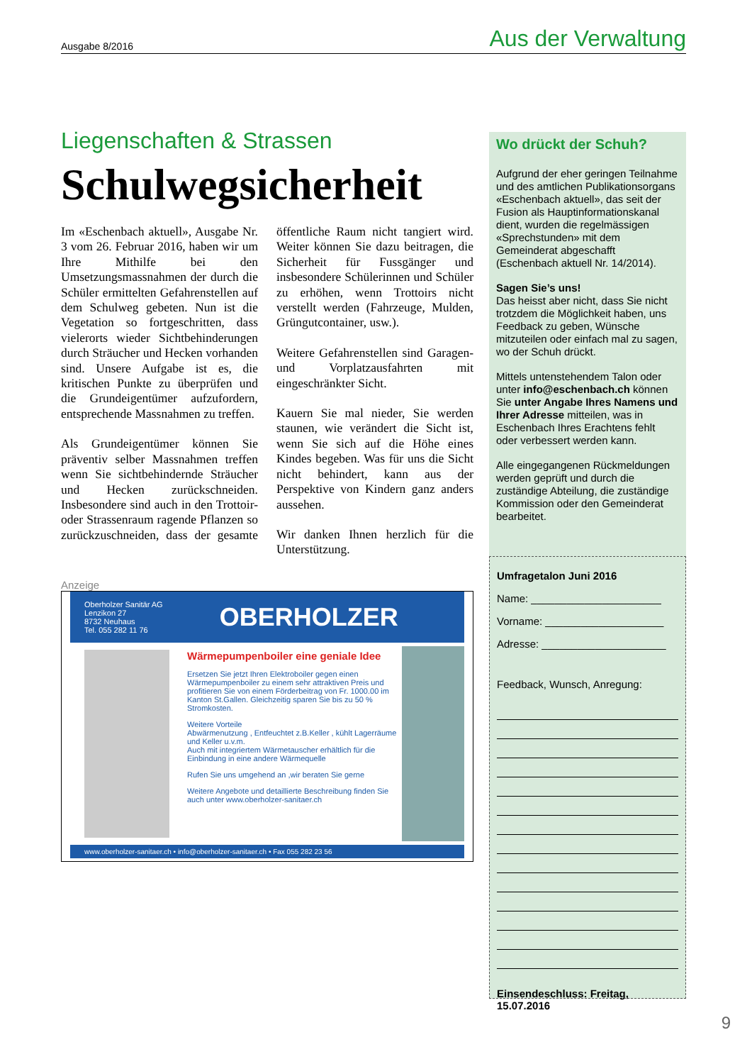Ausgabe 8/2016 Aus der Verwaltung
Liegenschaften & Strassen
Schulwegsicherheit
Im «Eschenbach aktuell», Ausgabe Nr. 3 vom 26. Februar 2016, haben wir um Ihre Mithilfe bei den Umsetzungsmassnahmen der durch die Schüler ermittelten Gefahrenstellen auf dem Schulweg gebeten. Nun ist die Vegetation so fortgeschritten, dass vielerorts wieder Sichtbehinderungen durch Sträucher und Hecken vorhanden sind. Unsere Aufgabe ist es, die kritischen Punkte zu überprüfen und die Grundeigentümer aufzufordern, entsprechende Massnahmen zu treffen.
Als Grundeigentümer können Sie präventiv selber Massnahmen treffen wenn Sie sichtbehindernde Sträucher und Hecken zurückschneiden. Insbesondere sind auch in den Trottoir- oder Strassenraum ragende Pflanzen so zurückzuschneiden, dass der gesamte öffentliche Raum nicht tangiert wird. Weiter können Sie dazu beitragen, die Sicherheit für Fussgänger und insbesondere Schülerinnen und Schüler zu erhöhen, wenn Trottoirs nicht verstellt werden (Fahrzeuge, Mulden, Grüngutcontainer, usw.).
Weitere Gefahrenstellen sind Garagen- und Vorplatzausfahrten mit eingeschränkter Sicht.
Kauern Sie mal nieder, Sie werden staunen, wie verändert die Sicht ist, wenn Sie sich auf die Höhe eines Kindes begeben. Was für uns die Sicht nicht behindert, kann aus der Perspektive von Kindern ganz anders aussehen.
Wir danken Ihnen herzlich für die Unterstützung.
Anzeige
Oberholzer Sanitär AG
Lenzikon 27
8732 Neuhaus
Tel. 055 282 11 76 OBERHOLZER
Wärmepumpenboiler eine geniale Idee
Ersetzen Sie jetzt Ihren Elektroboiler gegen einen Wärmepumpenboiler zu einem sehr attraktiven Preis und profitieren Sie von einem Förderbeitrag von Fr. 1000.00 im Kanton St.Gallen. Gleichzeitig sparen Sie bis zu 50 % Stromkosten.
Weitere Vorteile
Abwärmenutzung , Entfeuchtet z.B.Keller , kühlt Lagerräume und Keller u.v.m.
Auch mit integriertem Wärmetauscher erhältlich für die Einbindung in eine andere Wärmequelle
Rufen Sie uns umgehend an ,wir beraten Sie gerne
Weitere Angebote und detaillierte Beschreibung finden Sie auch unter www.oberholzer-sanitaer.ch
www.oberholzer-sanitaer.ch • info@oberholzer-sanitaer.ch • Fax 055 282 23 56
Wo drückt der Schuh?
Aufgrund der eher geringen Teilnahme und des amtlichen Publikationsorgans «Eschenbach aktuell», das seit der Fusion als Hauptinformationskanal dient, wurden die regelmässigen «Sprechstunden» mit dem Gemeinderat abgeschafft (Eschenbach aktuell Nr. 14/2014).
Sagen Sie’s uns!
Das heisst aber nicht, dass Sie nicht trotzdem die Möglichkeit haben, uns Feedback zu geben, Wünsche mitzuteilen oder einfach mal zu sagen, wo der Schuh drückt.
Mittels untenstehendem Talon oder unter info@eschenbach.ch können Sie unter Angabe Ihres Namens und Ihrer Adresse mitteilen, was in Eschenbach Ihres Erachtens fehlt oder verbessert werden kann.
Alle eingegangenen Rückmeldungen werden geprüft und durch die zuständige Abteilung, die zuständige Kommission oder den Gemeinderat bearbeitet.
Umfragetalon Juni 2016
Name: ______________________
Vorname: ____________________
Adresse: _____________________
Feedback, Wunsch, Anregung:
Einsendeschluss: Freitag, 15.07.2016
9